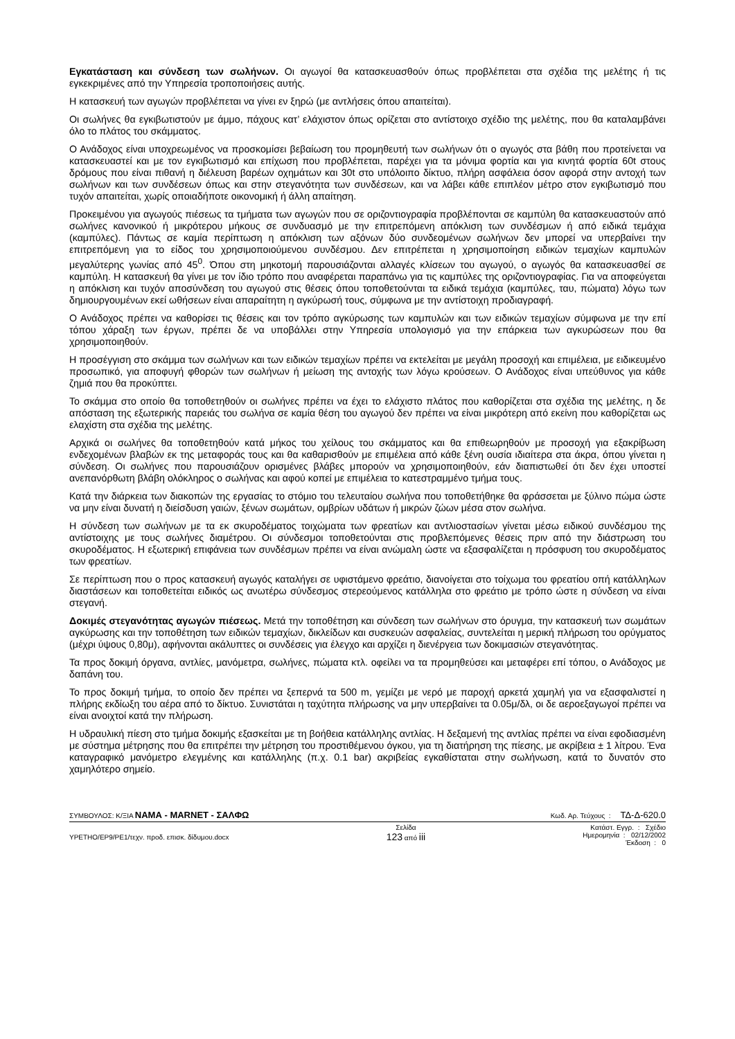Εγκατάσταση και σύνδεση των σωλήνων. Οι αγωγοί θα κατασκευασθούν όπως προβλέπεται στα σχέδια της μελέτης ή τις εγκεκριμένες από την Υπηρεσία τροποποιήσεις αυτής.
Η κατασκευή των αγωγών προβλέπεται να γίνει εν ξηρώ (με αντλήσεις όπου απαιτείται).
Οι σωλήνες θα εγκιβωτιστούν με άμμο, πάχους κατ’ ελάχιστον όπως ορίζεται στο αντίστοιχο σχέδιο της μελέτης, που θα καταλαμβάνει όλο το πλάτος του σκάμματος.
Ο Ανάδοχος είναι υποχρεωμένος να προσκομίσει βεβαίωση του προμηθευτή των σωλήνων ότι ο αγωγός στα βάθη που προτείνεται να κατασκευαστεί και με τον εγκιβωτισμό και επίχωση που προβλέπεται, παρέχει για τα μόνιμα φορτία και για κινητά φορτία 60t στους δρόμους που είναι πιθανή η διέλευση βαρέων οχημάτων και 30t στο υπόλοιπο δίκτυο, πλήρη ασφάλεια όσον αφορά στην αντοχή των σωλήνων και των συνδέσεων όπως και στην στεγανότητα των συνδέσεων, και να λάβει κάθε επιπλέον μέτρο στον εγκιβωτισμό που τυχόν απαιτείται, χωρίς οποιαδήποτε οικονομική ή άλλη απαίτηση.
Προκειμένου για αγωγούς πιέσεως τα τμήματα των αγωγών που σε οριζοντιογραφία προβλέπονται σε καμπύλη θα κατασκευαστούν από σωλήνες κανονικού ή μικρότερου μήκους σε συνδυασμό με την επιτρεπόμενη απόκλιση των συνδέσμων ή από ειδικά τεμάχια (καμπύλες). Πάντως σε καμία περίπτωση η απόκλιση των αξόνων δύο συνδεομένων σωλήνων δεν μπορεί να υπερβαίνει την επιτρεπόμενη για το είδος του χρησιμοποιούμενου συνδέσμου. Δεν επιτρέπεται η χρησιμοποίηση ειδικών τεμαχίων καμπυλών μεγαλύτερης γωνίας από 45<sup>0</sup>. Όπου στη μηκοτομή παρουσιάζονται αλλαγές κλίσεων του αγωγού, ο αγωγός θα κατασκευασθεί σε καμπύλη. Η κατασκευή θα γίνει με τον ίδιο τρόπο που αναφέρεται παραπάνω για τις καμπύλες της οριζοντιογραφίας. Για να αποφεύγεται η απόκλιση και τυχόν αποσύνδεση του αγωγού στις θέσεις όπου τοποθετούνται τα ειδικά τεμάχια (καμπύλες, ταυ, πώματα) λόγω των δημιουργουμένων εκεί ωθήσεων είναι απαραίτητη η αγκύρωσή τους, σύμφωνα με την αντίστοιχη προδιαγραφή.
Ο Ανάδοχος πρέπει να καθορίσει τις θέσεις και τον τρόπο αγκύρωσης των καμπυλών και των ειδικών τεμαχίων σύμφωνα με την επί τόπου χάραξη των έργων, πρέπει δε να υποβάλλει στην Υπηρεσία υπολογισμό για την επάρκεια των αγκυρώσεων που θα χρησιμοποιηθούν.
Η προσέγγιση στο σκάμμα των σωλήνων και των ειδικών τεμαχίων πρέπει να εκτελείται με μεγάλη προσοχή και επιμέλεια, με ειδικευμένο προσωπικό, για αποφυγή φθορών των σωλήνων ή μείωση της αντοχής των λόγω κρούσεων. Ο Ανάδοχος είναι υπεύθυνος για κάθε ζημιά που θα προκύπτει.
Το σκάμμα στο οποίο θα τοποθετηθούν οι σωλήνες πρέπει να έχει το ελάχιστο πλάτος που καθορίζεται στα σχέδια της μελέτης, η δε απόσταση της εξωτερικής παρειάς του σωλήνα σε καμία θέση του αγωγού δεν πρέπει να είναι μικρότερη από εκείνη που καθορίζεται ως ελαχίστη στα σχέδια της μελέτης.
Αρχικά οι σωλήνες θα τοποθετηθούν κατά μήκος του χείλους του σκάμματος και θα επιθεωρηθούν με προσοχή για εξακρίβωση ενδεχομένων βλαβών εκ της μεταφοράς τους και θα καθαρισθούν με επιμέλεια από κάθε ξένη ουσία ιδιαίτερα στα άκρα, όπου γίνεται η σύνδεση. Οι σωλήνες που παρουσιάζουν ορισμένες βλάβες μπορούν να χρησιμοποιηθούν, εάν διαπιστωθεί ότι δεν έχει υποστεί ανεπανόρθωτη βλάβη ολόκληρος ο σωλήνας και αφού κοπεί με επιμέλεια το κατεστραμμένο τμήμα τους.
Κατά την διάρκεια των διακοπών της εργασίας το στόμιο του τελευταίου σωλήνα που τοποθετήθηκε θα φράσσεται με ξύλινο πώμα ώστε να μην είναι δυνατή η διείσδυση γαιών, ξένων σωμάτων, ομβρίων υδάτων ή μικρών ζώων μέσα στον σωλήνα.
Η σύνδεση των σωλήνων με τα εκ σκυροδέματος τοιχώματα των φρεατίων και αντλιοστασίων γίνεται μέσω ειδικού συνδέσμου της αντίστοιχης με τους σωλήνες διαμέτρου. Οι σύνδεσμοι τοποθετούνται στις προβλεπόμενες θέσεις πριν από την διάστρωση του σκυροδέματος. Η εξωτερική επιφάνεια των συνδέσμων πρέπει να είναι ανώμαλη ώστε να εξασφαλίζεται η πρόσφυση του σκυροδέματος των φρεατίων.
Σε περίπτωση που ο προς κατασκευή αγωγός καταλήγει σε υφιστάμενο φρεάτιο, διανοίγεται στο τοίχωμα του φρεατίου οπή κατάλληλων διαστάσεων και τοποθετείται ειδικός ως ανωτέρω σύνδεσμος στερεούμενος κατάλληλα στο φρεάτιο με τρόπο ώστε η σύνδεση να είναι στεγανή.
Δοκιμές στεγανότητας αγωγών πιέσεως. Μετά την τοποθέτηση και σύνδεση των σωλήνων στο όρυγμα, την κατασκευή των σωμάτων αγκύρωσης και την τοποθέτηση των ειδικών τεμαχίων, δικλείδων και συσκευών ασφαλείας, συντελείται η μερική πλήρωση του ορύγματος (μέχρι ύψους 0,80μ), αφήνονται ακάλυπτες οι συνδέσεις για έλεγχο και αρχίζει η διενέργεια των δοκιμασιών στεγανότητας.
Τα προς δοκιμή όργανα, αντλίες, μανόμετρα, σωλήνες, πώματα κτλ. οφείλει να τα προμηθεύσει και μεταφέρει επί τόπου, ο Ανάδοχος με δαπάνη του.
Το προς δοκιμή τμήμα, το οποίο δεν πρέπει να ξεπερνά τα 500 m, γεμίζει με νερό με παροχή αρκετά χαμηλή για να εξασφαλιστεί η πλήρης εκδίωξη του αέρα από το δίκτυο. Συνιστάται η ταχύτητα πλήρωσης να μην υπερβαίνει τα 0.05μ/δλ, οι δε αεροεξαγωγοί πρέπει να είναι ανοιχτοί κατά την πλήρωση.
Η υδραυλική πίεση στο τμήμα δοκιμής εξασκείται με τη βοήθεια κατάλληλης αντλίας. Η δεξαμενή της αντλίας πρέπει να είναι εφοδιασμένη με σύστημα μέτρησης που θα επιτρέπει την μέτρηση του προστιθέμενου όγκου, για τη διατήρηση της πίεσης, με ακρίβεια ± 1 λίτρου. Ένα καταγραφικό μανόμετρο ελεγμένης και κατάλληλης (π.χ. 0.1 bar) ακριβείας εγκαθίσταται στην σωλήνωση, κατά το δυνατόν στο χαμηλότερο σημείο.
ΣΥΜΒΟΥΛΟΣ: Κ/ΞΙΑ ΝΑΜΑ - MARNET - ΣΑΛΦΩ Κωδ. Αρ. Τεύχους : ΤΔ-Δ-620.0
ΥΡΕΤΗΟ/ΕΡ9/ΡΕ1/τεχν. προδ. επισκ. δίδυμου.docx Σελίδα
123 από iii Κατάστ. Εγγρ. : Σχέδιο
Ημερομηνία : 02/12/2002
Έκδοση : 0